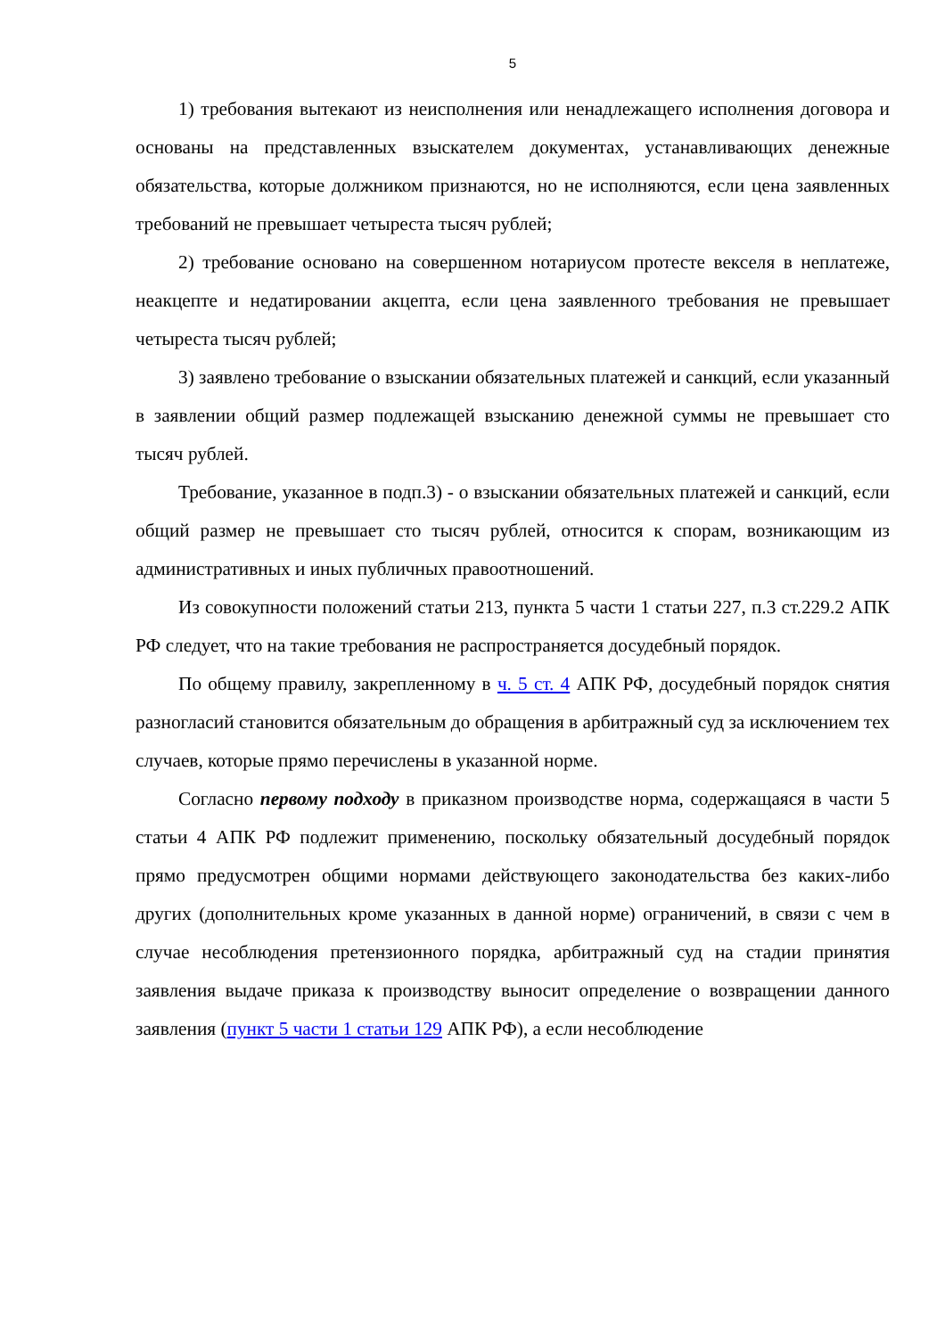5
1) требования вытекают из неисполнения или ненадлежащего исполнения договора и основаны на представленных взыскателем документах, устанавливающих денежные обязательства, которые должником признаются, но не исполняются, если цена заявленных требований не превышает четыреста тысяч рублей;
2) требование основано на совершенном нотариусом протесте векселя в неплатеже, неакцепте и недатировании акцепта, если цена заявленного требования не превышает четыреста тысяч рублей;
3) заявлено требование о взыскании обязательных платежей и санкций, если указанный в заявлении общий размер подлежащей взысканию денежной суммы не превышает сто тысяч рублей.
Требование, указанное в подп.3) - о взыскании обязательных платежей и санкций, если общий размер не превышает сто тысяч рублей, относится к спорам, возникающим из административных и иных публичных правоотношений.
Из совокупности положений статьи 213, пункта 5 части 1 статьи 227, п.3 ст.229.2 АПК РФ следует, что на такие требования не распространяется досудебный порядок.
По общему правилу, закрепленному в ч. 5 ст. 4 АПК РФ, досудебный порядок снятия разногласий становится обязательным до обращения в арбитражный суд за исключением тех случаев, которые прямо перечислены в указанной норме.
Согласно первому подходу в приказном производстве норма, содержащаяся в части 5 статьи 4 АПК РФ подлежит применению, поскольку обязательный досудебный порядок прямо предусмотрен общими нормами действующего законодательства без каких-либо других (дополнительных кроме указанных в данной норме) ограничений, в связи с чем в случае несоблюдения претензионного порядка, арбитражный суд на стадии принятия заявления выдаче приказа к производству выносит определение о возвращении данного заявления (пункт 5 части 1 статьи 129 АПК РФ), а если несоблюдение